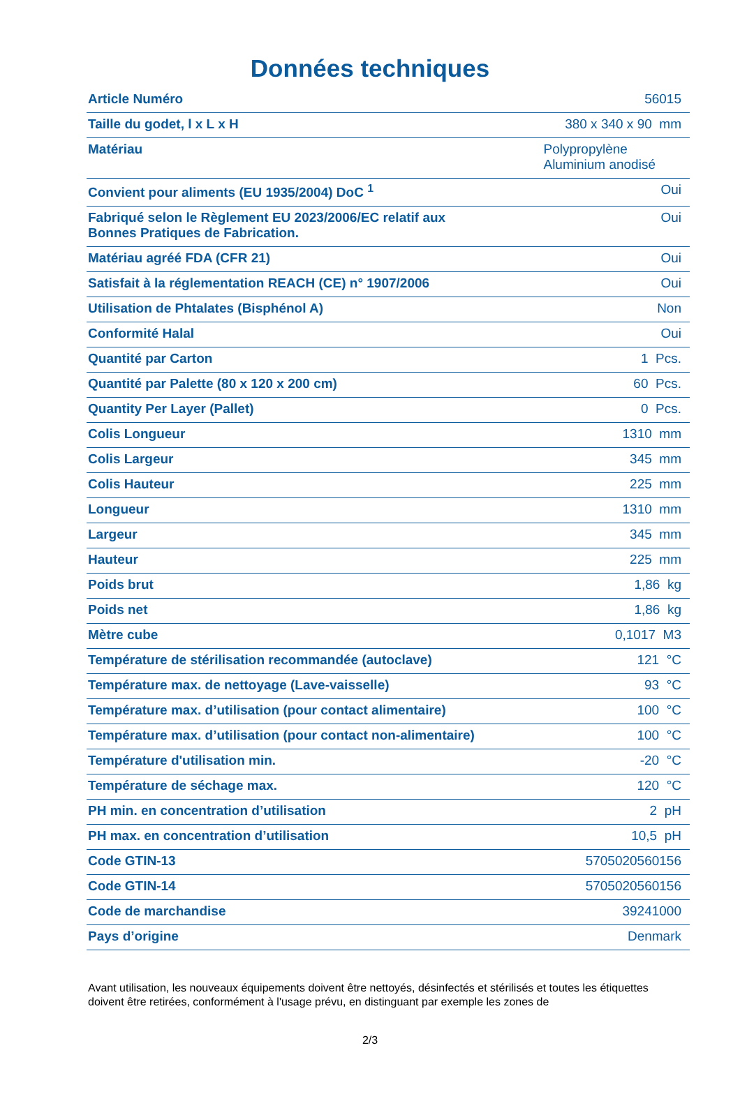Données techniques
| Article Numéro | 56015 |
| Taille du godet, l x L x H | 380 x 340 x 90 mm |
| Matériau | Polypropylène Aluminium anodisé |
| Convient pour aliments (EU 1935/2004) DoC <sup>1</sup> | Oui |
| Fabriqué selon le Règlement EU 2023/2006/EC relatif aux Bonnes Pratiques de Fabrication. | Oui |
| Matériau agréé FDA (CFR 21) | Oui |
| Satisfait à la réglementation REACH (CE) n° 1907/2006 | Oui |
| Utilisation de Phtalates (Bisphénol A) | Non |
| Conformité Halal | Oui |
| Quantité par Carton | 1 Pcs. |
| Quantité par Palette (80 x 120 x 200 cm) | 60 Pcs. |
| Quantity Per Layer (Pallet) | 0 Pcs. |
| Colis Longueur | 1310 mm |
| Colis Largeur | 345 mm |
| Colis Hauteur | 225 mm |
| Longueur | 1310 mm |
| Largeur | 345 mm |
| Hauteur | 225 mm |
| Poids brut | 1,86 kg |
| Poids net | 1,86 kg |
| Mètre cube | 0,1017 M3 |
| Température de stérilisation recommandée (autoclave) | 121 °C |
| Température max. de nettoyage (Lave-vaisselle) | 93 °C |
| Température max. d’utilisation (pour contact alimentaire) | 100 °C |
| Température max. d’utilisation (pour contact non-alimentaire) | 100 °C |
| Température d'utilisation min. | -20 °C |
| Température de séchage max. | 120 °C |
| PH min. en concentration d’utilisation | 2 pH |
| PH max. en concentration d’utilisation | 10,5 pH |
| Code GTIN-13 | 5705020560156 |
| Code GTIN-14 | 5705020560156 |
| Code de marchandise | 39241000 |
| Pays d’origine | Denmark |
Avant utilisation, les nouveaux équipements doivent être nettoyés, désinfectés et stérilisés et toutes les étiquettes doivent être retirées, conformément à l'usage prévu, en distinguant par exemple les zones de
2/3